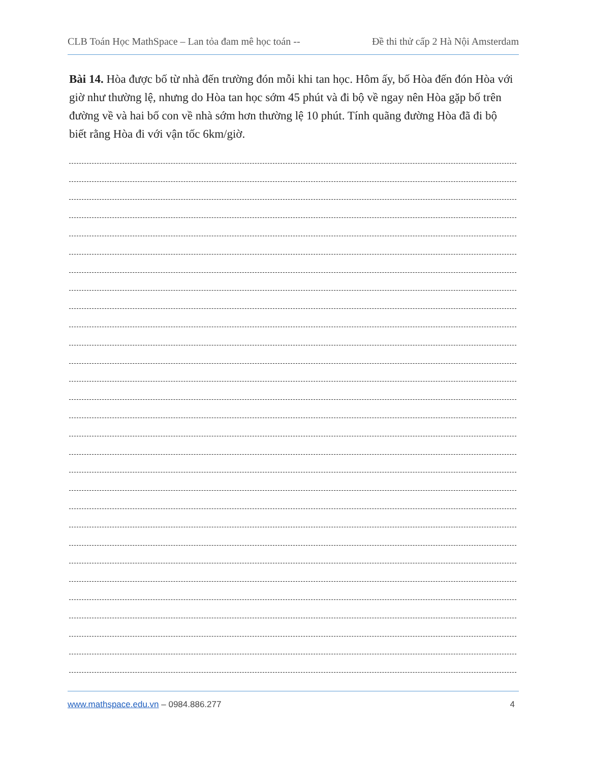CLB Toán Học MathSpace – Lan tỏa đam mê học toán -- Đề thi thử cấp 2 Hà Nội Amsterdam
Bài 14. Hòa được bố từ nhà đến trường đón mỗi khi tan học. Hôm ấy, bố Hòa đến đón Hòa với giờ như thường lệ, nhưng do Hòa tan học sớm 45 phút và đi bộ về ngay nên Hòa gặp bố trên đường về và hai bố con về nhà sớm hơn thường lệ 10 phút. Tính quãng đường Hòa đã đi bộ biết rằng Hòa đi với vận tốc 6km/giờ.
www.mathspace.edu.vn – 0984.886.277 4